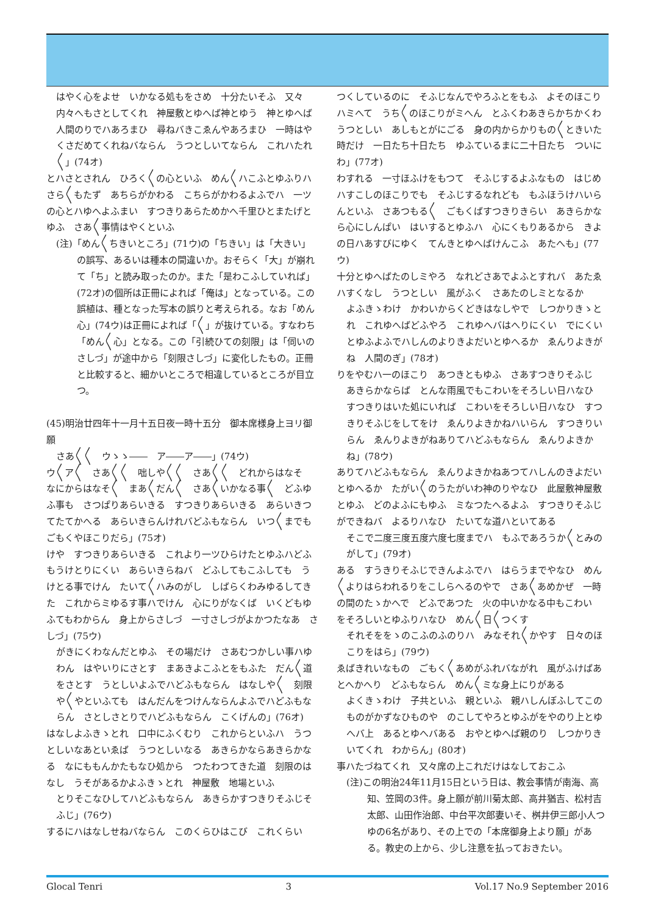はやく心をよせ　いかなる処もをさめ　十分たいそふ　又々内々へもさとしてくれ　神屋敷とゆへば神とゆう　神とゆへば人間のりでハあろまひ　尋ねバきこゑんやあろまひ　一時はやくさだめてくれねバならん　うつとしいてならん　これハたれ〳〵」(74オ)
とハさとされん　ひろく〳〵の心といふ　めん〳〵ハこふとゆふりハ　さら〳〵もたず　あちらがかわる　こちらがかわるよふでハ　一ツの心とハゆへよふまい　すつきりあらためかへ千里ひとまたげとゆふ　さあ〳〵事情はやくといふ
(注)「めん〳〵ちきいところ」(71ウ)の「ちきい」は「大きい」の誤写、あるいは種本の間違いか。おそらく「大」が崩れて「ち」と読み取ったのか。また「是わこふしていれば」(72オ)の個所は正冊によれば「俺は」となっている。この誤植は、種となった写本の誤りと考えられる。なお「めん心」(74ウ)は正冊によれば「〳〵」が抜けている。すなわち「めん〳〵心」となる。この「引続ひての刻限」は「伺いのさしづ」が途中から「刻限さしづ」に変化したもの。正冊と比較すると、細かいところで相違しているところが目立つ。
(45)明治廿四年十一月十五日夜一時十五分　御本席様身上ヨリ御願
さあ〳〵〳〵　ウゝゝ――　ア――ア――」(74ウ)
ウ〳〵ア〳〵　さあ〳〵〳〵　咄しや〳〵〳〵　さあ〳〵〳〵　どれからはなそ　なにからはなそ〳〵　まあ〳〵だん〳〵　さあ〳〵いかなる事〳〵　どふゆふ事も　さつぱりあらいきる　すつきりあらいきる　あらいきつてたてかへる　あらいきらんけれバどふもならん　いつ〳〵までもごもくやほこりだら」(75オ)
けや　すつきりあらいきる　これより一ツひらけたとゆふハどふもうけとりにくい　あらいきらねバ　どふしてもこふしても　うけとる事でけん　たいて〳〵ハみのがし　しばらくわみゆるしてきた　これからミゆるす事ハでけん　心にりがなくば　いくどもゆふてもわからん　身上からさしづ　一寸さしづがよかつたなあ　さしづ」(75ウ)
がきにくわなんだとゆふ　その場だけ　さあむつかしい事ハゆわん　はやいりにさとす　まあきよこふとをもふた　だん〳〵道をさとす　うとしいよふでハどふもならん　はなしや〳〵　刻限や〳〵やといふても　はんだんをつけんならんよふでハどふもならん　さとしさとりでハどふもならん　こくげんの」(76オ)
はなしよふきゝとれ　口中にふくむり　これからといふハ　うつとしいなあといゑば　うつとしいなる　あきらかならあきらかなる　なにももんかたもなひ処から　つたわつてきた道　刻限のはなし　うそがあるかよふきゝとれ　神屋敷　地場といふ
とりそこなひしてハどふもならん　あきらかすつきりそふじそふじ」(76ウ)
するにハはなしせねバならん　このくらひはこび　これくらい
つくしているのに　そふじなんでやろふとをもふ　よそのほこりハミへて　うち〳〵のほこりがミへん　とふくわあきらかちかくわうつとしい　あしもとがにごる　身の内からかりもの〳〵ときいた時だけ　一日たち十日たち　ゆふているまに二十日たち　ついにわ」(77オ)
わすれる　一寸ほふけをもつて　そふじするよふなもの　はじめハすこしのほこりでも　そふじするなれども　もふほうけハいらんといふ　さあつもる〳〵　ごもくばすつきりきらい　あきらかなら心にしんぱい　はいするとゆふハ　心にくもりあるから　きよの日ハあすびにゆく　てんきとゆへばけんこふ　あたへも」(77ウ)
十分とゆへばたのしミやろ　なれどさあでよふとすれバ　あたゑハすくなし　うつとしい　風がふく　さあたのしミとなるか
よふきゝわけ　かわいからくどきはなしやで　しつかりきゝとれ　これゆへばどふやろ　これゆへバはへりにくい　でにくいとゆふよふでハしんのよりきよだいとゆへるか　ゑんりよきがね　人間のぎ」(78オ)
りをやむハ一のほこり　あつきともゆふ　さあすつきりそふじ
あきらかならば　とんな雨風でもこわいをそろしい日ハなひ
すつきりはいた処にいれば　こわいをそろしい日ハなひ　すつきりそふじをしてをけ　ゑんりよきかねハいらん　すつきりいらん　ゑんりよきがねありてハどふもならん　ゑんりよきかね」(78ウ)
ありてハどふもならん　ゑんりよきかねあつてハしんのきよだいとゆへるか　たがい〳〵のうたがいわ神のりやなひ　此屋敷神屋敷とゆふ　どのよふにもゆふ　ミなつたへるよふ　すつきりそふじができねバ　よるりハなひ　たいてな道ハといてある
そこで二度三度五度六度七度までハ　もふであろうか〳〵とみのがして」(79オ)
ある　すうきりそふじできんよふでハ　はらうまでやなひ　めん〳〵よりはらわれるりをこしらへるのやで　さあ〳〵あめかぜ　一時の間のたゝかへで　どふであつた　火の中いかなる中もこわい　をそろしいとゆふりハなひ　めん〳〵日〳〵つくす
それそををゝのこふのふのりハ　みなそれ〳〵かやす　日々のほこりをはら」(79ウ)
ゑばきれいなもの　ごもく〳〵あめがふれバながれ　風がふけばあとへかへり　どふもならん　めん〳〵ミな身上にりがある
よくきゝわけ　子共といふ　親といふ　親ハしんぼふしてこのものがかずなひものや　のこしてやろとゆふがをやのり上とゆへバ上　あるとゆへバある　おやとゆへば親のり　しつかりきいてくれ　わからん」(80オ)
事ハたづねてくれ　又々席の上これだけはなしておこふ
(注)この明治24年11月15日という日は、教会事情が南海、高知、笠岡の3件。身上願が前川菊太郎、高井猶吉、松村吉太郎、山田作治郎、中台平次郎妻いそ、桝井伊三郎小人つゆの6名があり、その上での「本席御身上より願」がある。教史の上から、少し注意を払っておきたい。
Glocal Tenri 3 Vol.17 No.9 September 2016